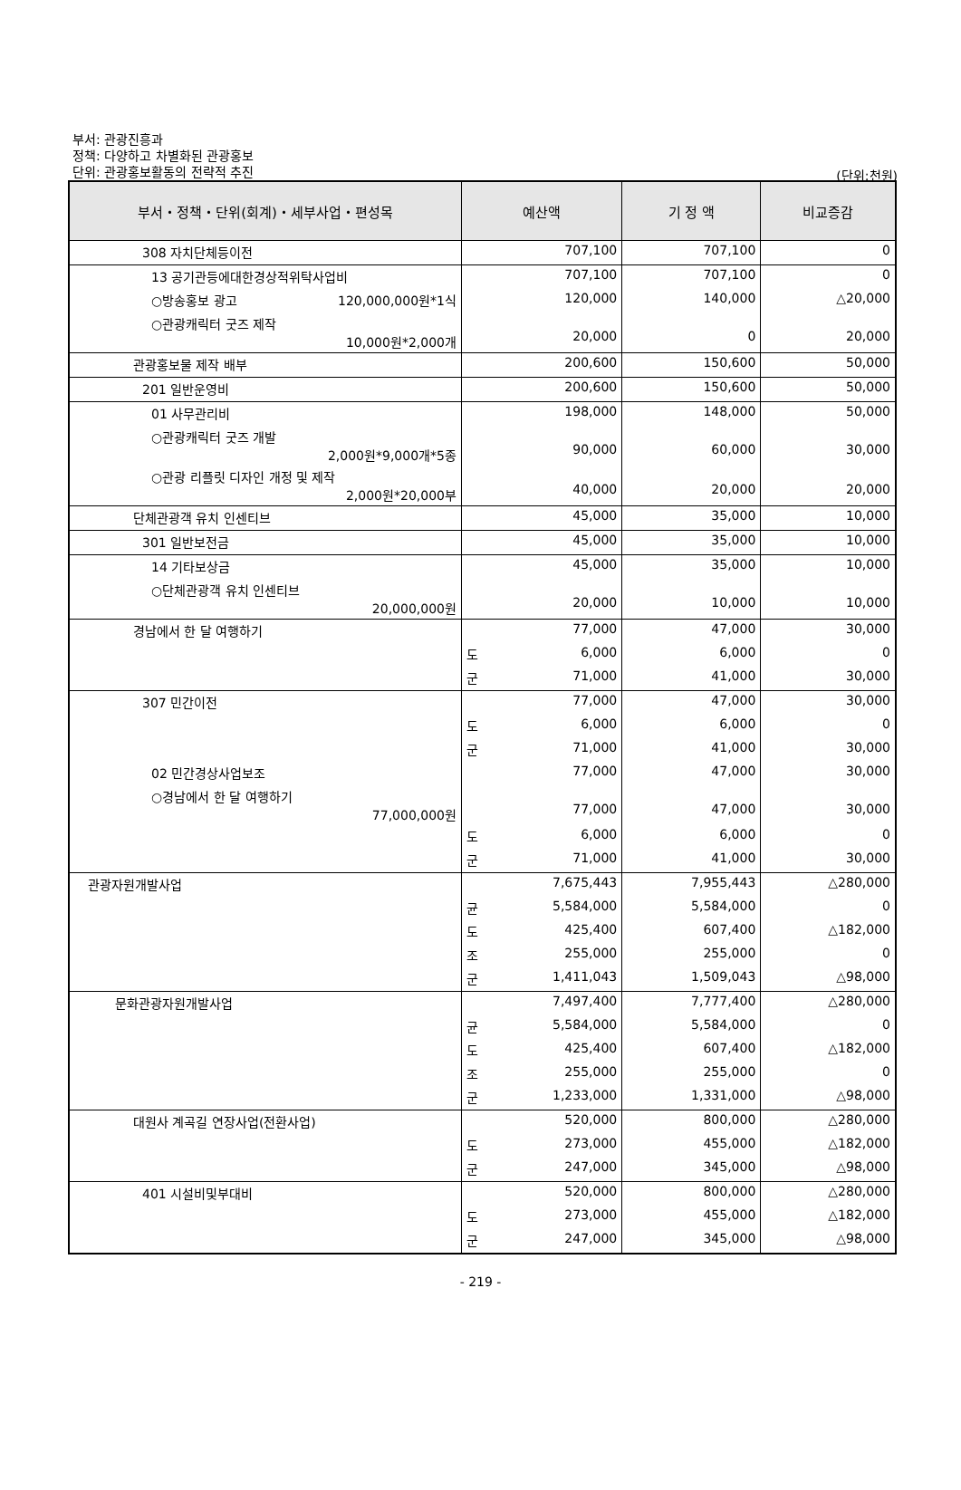부서: 관광진흥과
정책: 다양하고 차별화된 관광홍보
단위: 관광홍보활동의 전략적 추진
(단위:천원)
| 부서・정책・단위(회계)・세부사업・편성목 | 예산액 | 기 정 액 | 비교증감 |
| --- | --- | --- | --- |
| 308 자치단체등이전 | 707,100 | 707,100 | 0 |
| 13 공기관등에대한경상적위탁사업비 | 707,100 | 707,100 | 0 |
| ○방송홍보 광고 120,000,000원*1식 | 120,000 | 140,000 | △20,000 |
| ○관광캐릭터 굿즈 제작 10,000원*2,000개 | 20,000 | 0 | 20,000 |
| 관광홍보물 제작 배부 | 200,600 | 150,600 | 50,000 |
| 201 일반운영비 | 200,600 | 150,600 | 50,000 |
| 01 사무관리비 | 198,000 | 148,000 | 50,000 |
| ○관광캐릭터 굿즈 개발 2,000원*9,000개*5종 | 90,000 | 60,000 | 30,000 |
| ○관광 리플릿 디자인 개정 및 제작 2,000원*20,000부 | 40,000 | 20,000 | 20,000 |
| 단체관광객 유치 인센티브 | 45,000 | 35,000 | 10,000 |
| 301 일반보전금 | 45,000 | 35,000 | 10,000 |
| 14 기타보상금 | 45,000 | 35,000 | 10,000 |
| ○단체관광객 유치 인센티브 20,000,000원 | 20,000 | 10,000 | 10,000 |
| 경남에서 한 달 여행하기 | 77,000 | 47,000 | 30,000 |
| | 도 6,000 | 6,000 | 0 |
| | 군 71,000 | 41,000 | 30,000 |
| 307 민간이전 | 77,000 | 47,000 | 30,000 |
| | 도 6,000 | 6,000 | 0 |
| | 군 71,000 | 41,000 | 30,000 |
| 02 민간경상사업보조 | 77,000 | 47,000 | 30,000 |
| ○경남에서 한 달 여행하기 77,000,000원 | 77,000 | 47,000 | 30,000 |
| | 도 6,000 | 6,000 | 0 |
| | 군 71,000 | 41,000 | 30,000 |
| 관광자원개발사업 | 7,675,443 | 7,955,443 | △280,000 |
| | 균 5,584,000 | 5,584,000 | 0 |
| | 도 425,400 | 607,400 | △182,000 |
| | 조 255,000 | 255,000 | 0 |
| | 군 1,411,043 | 1,509,043 | △98,000 |
| 문화관광자원개발사업 | 7,497,400 | 7,777,400 | △280,000 |
| | 균 5,584,000 | 5,584,000 | 0 |
| | 도 425,400 | 607,400 | △182,000 |
| | 조 255,000 | 255,000 | 0 |
| | 군 1,233,000 | 1,331,000 | △98,000 |
| 대원사 계곡길 연장사업(전환사업) | 520,000 | 800,000 | △280,000 |
| | 도 273,000 | 455,000 | △182,000 |
| | 군 247,000 | 345,000 | △98,000 |
| 401 시설비및부대비 | 520,000 | 800,000 | △280,000 |
| | 도 273,000 | 455,000 | △182,000 |
| | 군 247,000 | 345,000 | △98,000 |
- 219 -